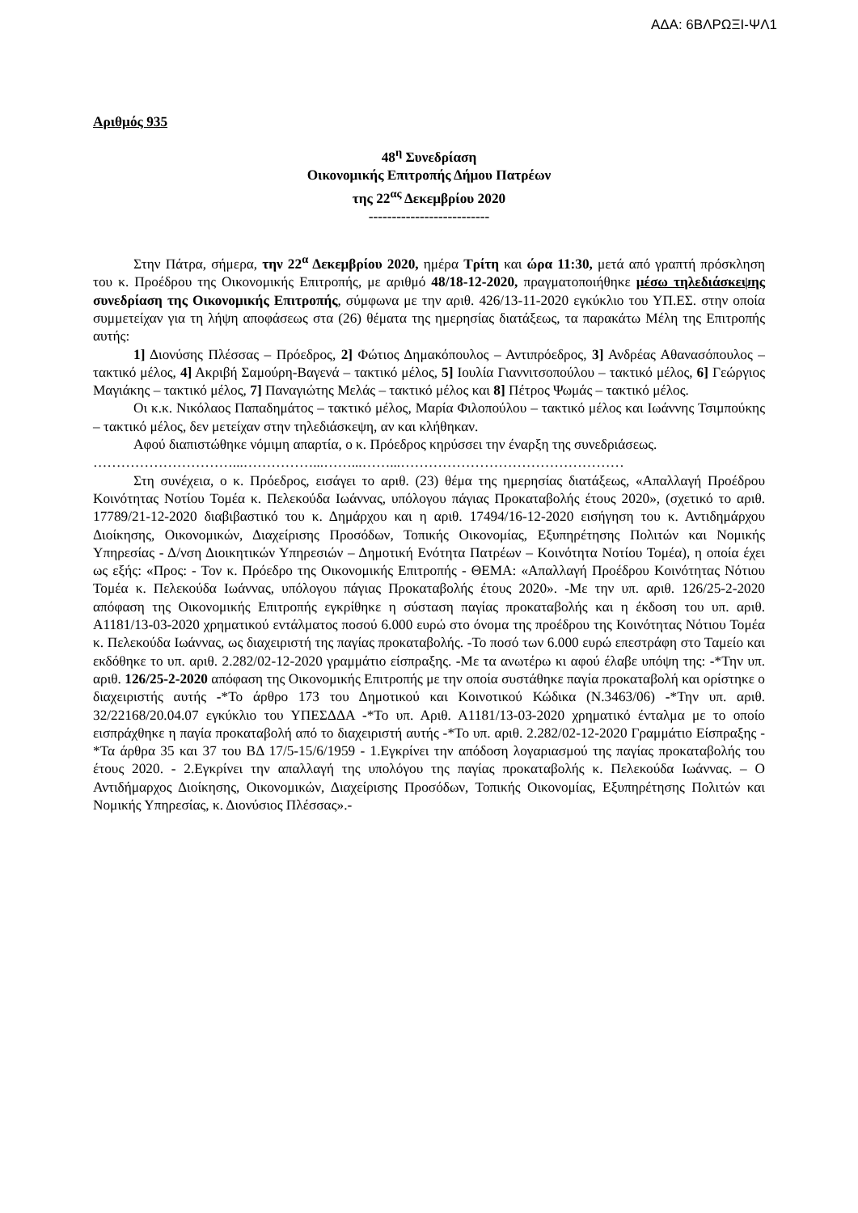ΑΔΑ: 6ΒΛΡΩΞΙ-ΨΛ1
Αριθμός 935
48<sup>η</sup> Συνεδρίαση
Οικονομικής Επιτροπής Δήμου Πατρέων
της 22<sup>ας</sup> Δεκεμβρίου 2020
--------------------------
Στην Πάτρα, σήμερα, την 22<sup>α</sup> Δεκεμβρίου 2020, ημέρα Τρίτη και ώρα 11:30, μετά από γραπτή πρόσκληση του κ. Προέδρου της Οικονομικής Επιτροπής, με αριθμό 48/18-12-2020, πραγματοποιήθηκε μέσω τηλεδιάσκεψης συνεδρίαση της Οικονομικής Επιτροπής, σύμφωνα με την αριθ. 426/13-11-2020 εγκύκλιο του ΥΠ.ΕΣ. στην οποία συμμετείχαν για τη λήψη αποφάσεως στα (26) θέματα της ημερησίας διατάξεως, τα παρακάτω Μέλη της Επιτροπής αυτής:
1] Διονύσης Πλέσσας – Πρόεδρος, 2] Φώτιος Δημακόπουλος – Αντιπρόεδρος, 3] Ανδρέας Αθανασόπουλος – τακτικό μέλος, 4] Ακριβή Σαμούρη-Βαγενά – τακτικό μέλος, 5] Ιουλία Γιαννιτσοπούλου – τακτικό μέλος, 6] Γεώργιος Μαγιάκης – τακτικό μέλος, 7] Παναγιώτης Μελάς – τακτικό μέλος και 8] Πέτρος Ψωμάς – τακτικό μέλος.
Οι κ.κ. Νικόλαος Παπαδημάτος – τακτικό μέλος, Μαρία Φιλοπούλου – τακτικό μέλος και Ιωάννης Τσιμπούκης – τακτικό μέλος, δεν μετείχαν στην τηλεδιάσκεψη, αν και κλήθηκαν.
Αφού διαπιστώθηκε νόμιμη απαρτία, ο κ. Πρόεδρος κηρύσσει την έναρξη της συνεδριάσεως.
…………………………...……………...……...……...…………………………………………
Στη συνέχεια, ο κ. Πρόεδρος, εισάγει το αριθ. (23) θέμα της ημερησίας διατάξεως, «Απαλλαγή Προέδρου Κοινότητας Νοτίου Τομέα κ. Πελεκούδα Ιωάννας, υπόλογου πάγιας Προκαταβολής έτους 2020», (σχετικό το αριθ. 17789/21-12-2020 διαβιβαστικό του κ. Δημάρχου και η αριθ. 17494/16-12-2020 εισήγηση του κ. Αντιδημάρχου Διοίκησης, Οικονομικών, Διαχείρισης Προσόδων, Τοπικής Οικονομίας, Εξυπηρέτησης Πολιτών και Νομικής Υπηρεσίας - Δ/νση Διοικητικών Υπηρεσιών – Δημοτική Ενότητα Πατρέων – Κοινότητα Νοτίου Τομέα), η οποία έχει ως εξής: «Προς: - Τον κ. Πρόεδρο της Οικονομικής Επιτροπής - ΘΕΜΑ: «Απαλλαγή Προέδρου Κοινότητας Νότιου Τομέα κ. Πελεκούδα Ιωάννας, υπόλογου πάγιας Προκαταβολής έτους 2020». -Με την υπ. αριθ. 126/25-2-2020 απόφαση της Οικονομικής Επιτροπής εγκρίθηκε η σύσταση παγίας προκαταβολής και η έκδοση του υπ. αριθ. Α1181/13-03-2020 χρηματικού εντάλματος ποσού 6.000 ευρώ στο όνομα της προέδρου της Κοινότητας Νότιου Τομέα κ. Πελεκούδα Ιωάννας, ως διαχειριστή της παγίας προκαταβολής. -Το ποσό των 6.000 ευρώ επεστράφη στο Ταμείο και εκδόθηκε το υπ. αριθ. 2.282/02-12-2020 γραμμάτιο είσπραξης. -Με τα ανωτέρω κι αφού έλαβε υπόψη της: -*Την υπ. αριθ. 126/25-2-2020 απόφαση της Οικονομικής Επιτροπής με την οποία συστάθηκε παγία προκαταβολή και ορίστηκε ο διαχειριστής αυτής -*Το άρθρο 173 του Δημοτικού και Κοινοτικού Κώδικα (Ν.3463/06) -*Την υπ. αριθ. 32/22168/20.04.07 εγκύκλιο του ΥΠΕΣΔΔΑ -*Το υπ. Αριθ. Α1181/13-03-2020 χρηματικό ένταλμα με το οποίο εισπράχθηκε η παγία προκαταβολή από το διαχειριστή αυτής -*Το υπ. αριθ. 2.282/02-12-2020 Γραμμάτιο Είσπραξης -*Τα άρθρα 35 και 37 του ΒΔ 17/5-15/6/1959 - 1.Εγκρίνει την απόδοση λογαριασμού της παγίας προκαταβολής του έτους 2020. - 2.Εγκρίνει την απαλλαγή της υπολόγου της παγίας προκαταβολής κ. Πελεκούδα Ιωάννας. – Ο Αντιδήμαρχος Διοίκησης, Οικονομικών, Διαχείρισης Προσόδων, Τοπικής Οικονομίας, Εξυπηρέτησης Πολιτών και Νομικής Υπηρεσίας, κ. Διονύσιος Πλέσσας».-